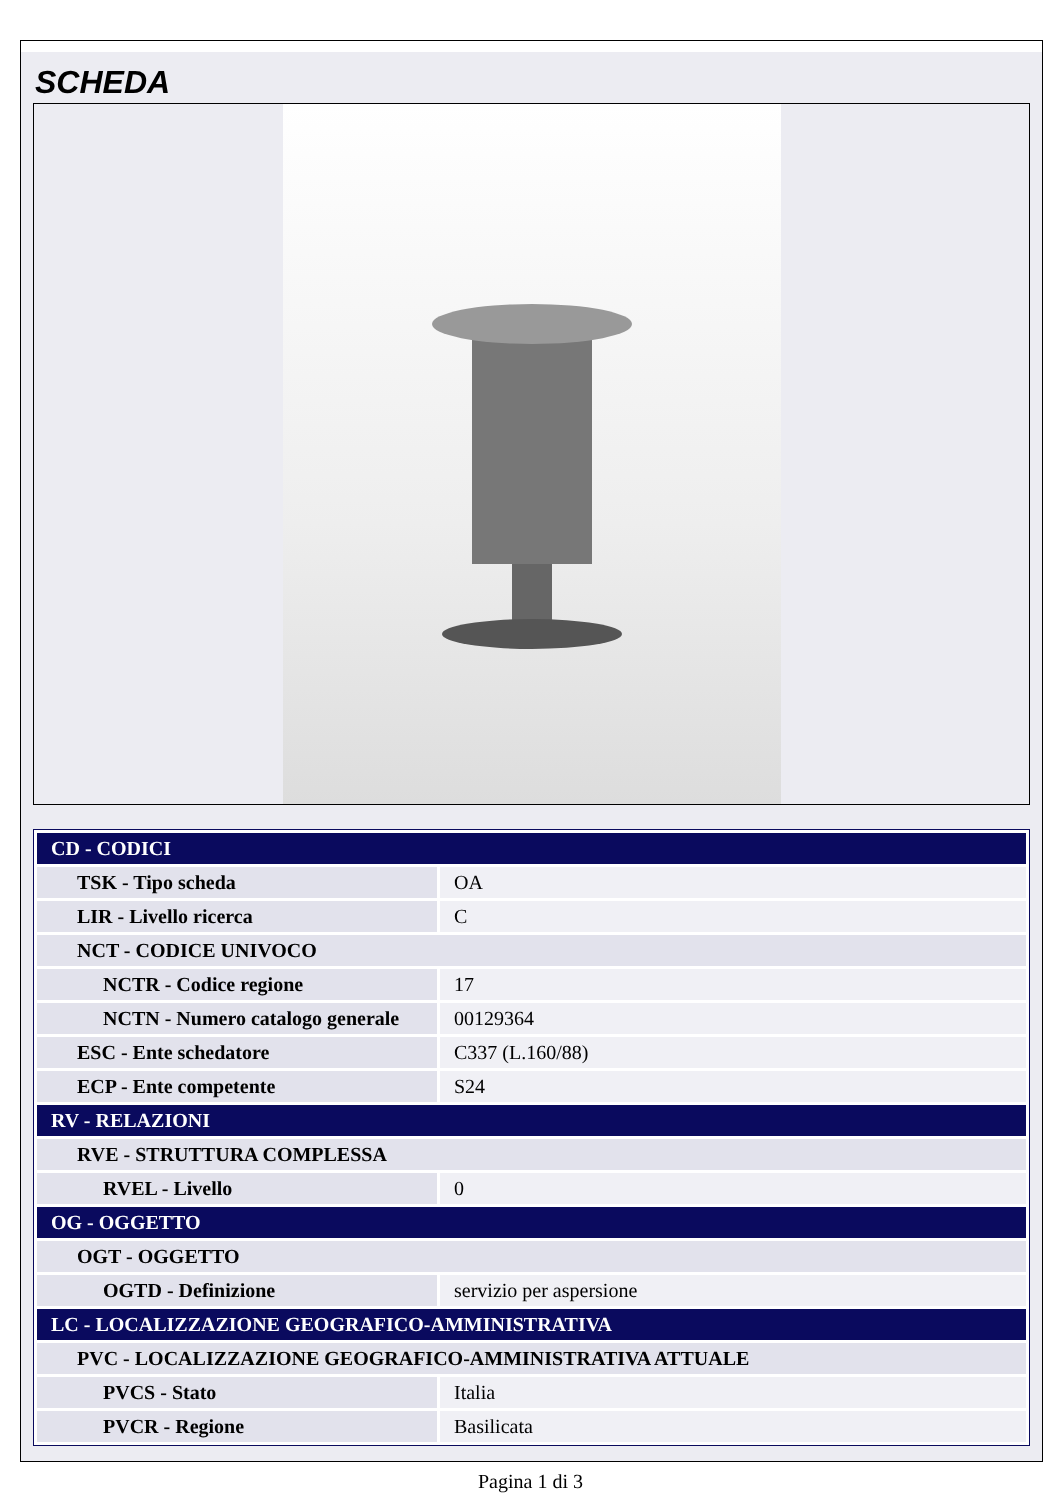SCHEDA
| CD - CODICI | |
| TSK - Tipo scheda | OA |
| LIR - Livello ricerca | C |
| NCT - CODICE UNIVOCO | |
| NCTR - Codice regione | 17 |
| NCTN - Numero catalogo generale | 00129364 |
| ESC - Ente schedatore | C337 (L.160/88) |
| ECP - Ente competente | S24 |
| RV - RELAZIONI | |
| RVE - STRUTTURA COMPLESSA | |
| RVEL - Livello | 0 |
| OG - OGGETTO | |
| OGT - OGGETTO | |
| OGTD - Definizione | servizio per aspersione |
| LC - LOCALIZZAZIONE GEOGRAFICO-AMMINISTRATIVA | |
| PVC - LOCALIZZAZIONE GEOGRAFICO-AMMINISTRATIVA ATTUALE | |
| PVCS - Stato | Italia |
| PVCR - Regione | Basilicata |
Pagina 1 di 3